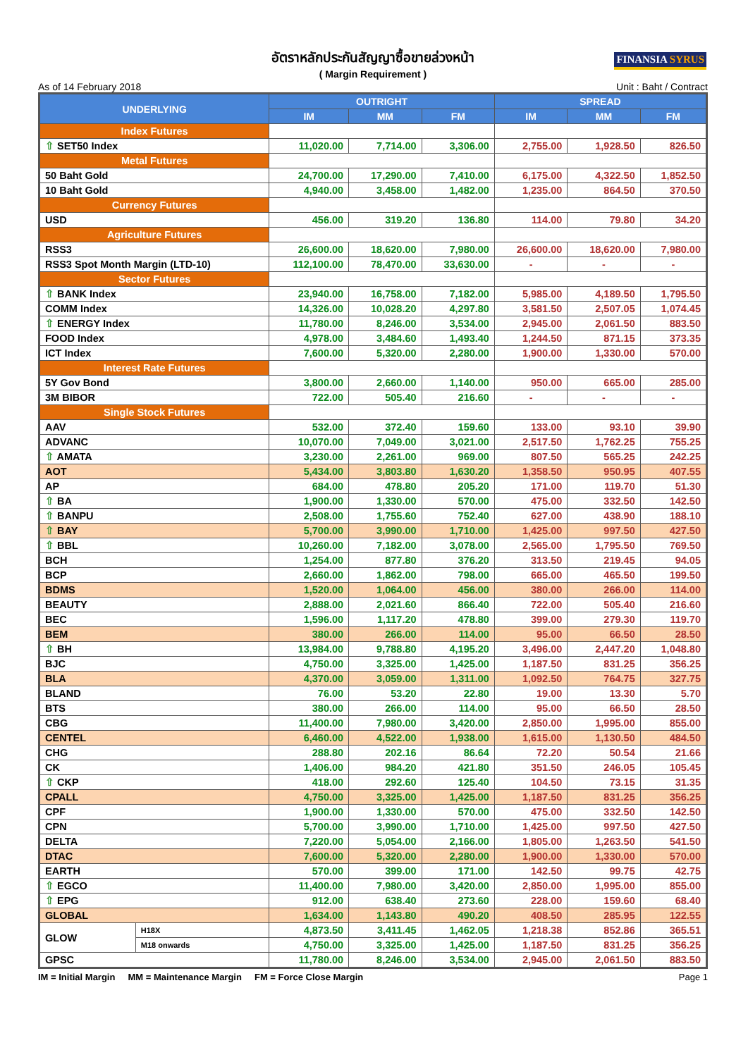อัตราหลักประกันสัญญาซื้อขายล่วงหน้า
( Margin Requirement )
FINANSIA SYRUS
As of 14 February 2018 Unit : Baht / Contract
| UNDERLYING | | OUTRIGHT | | | SPREAD | | |
| --- | --- | --- | --- | --- | --- | --- | --- |
| | | IM | MM | FM | IM | MM | FM |
| Index Futures | | | | | | | |
| ⇧ SET50 Index | | 11,020.00 | 7,714.00 | 3,306.00 | 2,755.00 | 1,928.50 | 826.50 |
| Metal Futures | | | | | | | |
| 50 Baht Gold | | 24,700.00 | 17,290.00 | 7,410.00 | 6,175.00 | 4,322.50 | 1,852.50 |
| 10 Baht Gold | | 4,940.00 | 3,458.00 | 1,482.00 | 1,235.00 | 864.50 | 370.50 |
| Currency Futures | | | | | | | |
| USD | | 456.00 | 319.20 | 136.80 | 114.00 | 79.80 | 34.20 |
| Agriculture Futures | | | | | | | |
| RSS3 | | 26,600.00 | 18,620.00 | 7,980.00 | 26,600.00 | 18,620.00 | 7,980.00 |
| RSS3 Spot Month Margin (LTD-10) | | 112,100.00 | 78,470.00 | 33,630.00 | - | - | - |
| Sector Futures | | | | | | | |
| ⇧ BANK Index | | 23,940.00 | 16,758.00 | 7,182.00 | 5,985.00 | 4,189.50 | 1,795.50 |
| COMM Index | | 14,326.00 | 10,028.20 | 4,297.80 | 3,581.50 | 2,507.05 | 1,074.45 |
| ⇧ ENERGY Index | | 11,780.00 | 8,246.00 | 3,534.00 | 2,945.00 | 2,061.50 | 883.50 |
| FOOD Index | | 4,978.00 | 3,484.60 | 1,493.40 | 1,244.50 | 871.15 | 373.35 |
| ICT Index | | 7,600.00 | 5,320.00 | 2,280.00 | 1,900.00 | 1,330.00 | 570.00 |
| Interest Rate Futures | | | | | | | |
| 5Y Gov Bond | | 3,800.00 | 2,660.00 | 1,140.00 | 950.00 | 665.00 | 285.00 |
| 3M BIBOR | | 722.00 | 505.40 | 216.60 | - | - | - |
| Single Stock Futures | | | | | | | |
| AAV | | 532.00 | 372.40 | 159.60 | 133.00 | 93.10 | 39.90 |
| ADVANC | | 10,070.00 | 7,049.00 | 3,021.00 | 2,517.50 | 1,762.25 | 755.25 |
| ⇧ AMATA | | 3,230.00 | 2,261.00 | 969.00 | 807.50 | 565.25 | 242.25 |
| AOT | | 5,434.00 | 3,803.80 | 1,630.20 | 1,358.50 | 950.95 | 407.55 |
| AP | | 684.00 | 478.80 | 205.20 | 171.00 | 119.70 | 51.30 |
| ⇧ BA | | 1,900.00 | 1,330.00 | 570.00 | 475.00 | 332.50 | 142.50 |
| ⇧ BANPU | | 2,508.00 | 1,755.60 | 752.40 | 627.00 | 438.90 | 188.10 |
| ⇧ BAY | | 5,700.00 | 3,990.00 | 1,710.00 | 1,425.00 | 997.50 | 427.50 |
| ⇧ BBL | | 10,260.00 | 7,182.00 | 3,078.00 | 2,565.00 | 1,795.50 | 769.50 |
| BCH | | 1,254.00 | 877.80 | 376.20 | 313.50 | 219.45 | 94.05 |
| BCP | | 2,660.00 | 1,862.00 | 798.00 | 665.00 | 465.50 | 199.50 |
| BDMS | | 1,520.00 | 1,064.00 | 456.00 | 380.00 | 266.00 | 114.00 |
| BEAUTY | | 2,888.00 | 2,021.60 | 866.40 | 722.00 | 505.40 | 216.60 |
| BEC | | 1,596.00 | 1,117.20 | 478.80 | 399.00 | 279.30 | 119.70 |
| BEM | | 380.00 | 266.00 | 114.00 | 95.00 | 66.50 | 28.50 |
| ⇧ BH | | 13,984.00 | 9,788.80 | 4,195.20 | 3,496.00 | 2,447.20 | 1,048.80 |
| BJC | | 4,750.00 | 3,325.00 | 1,425.00 | 1,187.50 | 831.25 | 356.25 |
| BLA | | 4,370.00 | 3,059.00 | 1,311.00 | 1,092.50 | 764.75 | 327.75 |
| BLAND | | 76.00 | 53.20 | 22.80 | 19.00 | 13.30 | 5.70 |
| BTS | | 380.00 | 266.00 | 114.00 | 95.00 | 66.50 | 28.50 |
| CBG | | 11,400.00 | 7,980.00 | 3,420.00 | 2,850.00 | 1,995.00 | 855.00 |
| CENTEL | | 6,460.00 | 4,522.00 | 1,938.00 | 1,615.00 | 1,130.50 | 484.50 |
| CHG | | 288.80 | 202.16 | 86.64 | 72.20 | 50.54 | 21.66 |
| CK | | 1,406.00 | 984.20 | 421.80 | 351.50 | 246.05 | 105.45 |
| ⇧ CKP | | 418.00 | 292.60 | 125.40 | 104.50 | 73.15 | 31.35 |
| CPALL | | 4,750.00 | 3,325.00 | 1,425.00 | 1,187.50 | 831.25 | 356.25 |
| CPF | | 1,900.00 | 1,330.00 | 570.00 | 475.00 | 332.50 | 142.50 |
| CPN | | 5,700.00 | 3,990.00 | 1,710.00 | 1,425.00 | 997.50 | 427.50 |
| DELTA | | 7,220.00 | 5,054.00 | 2,166.00 | 1,805.00 | 1,263.50 | 541.50 |
| DTAC | | 7,600.00 | 5,320.00 | 2,280.00 | 1,900.00 | 1,330.00 | 570.00 |
| EARTH | | 570.00 | 399.00 | 171.00 | 142.50 | 99.75 | 42.75 |
| ⇧ EGCO | | 11,400.00 | 7,980.00 | 3,420.00 | 2,850.00 | 1,995.00 | 855.00 |
| ⇧ EPG | | 912.00 | 638.40 | 273.60 | 228.00 | 159.60 | 68.40 |
| GLOBAL | | 1,634.00 | 1,143.80 | 490.20 | 408.50 | 285.95 | 122.55 |
| GLOW | H18X | 4,873.50 | 3,411.45 | 1,462.05 | 1,218.38 | 852.86 | 365.51 |
| | M18 onwards | 4,750.00 | 3,325.00 | 1,425.00 | 1,187.50 | 831.25 | 356.25 |
| GPSC | | 11,780.00 | 8,246.00 | 3,534.00 | 2,945.00 | 2,061.50 | 883.50 |
IM = Initial Margin MM = Maintenance Margin FM = Force Close Margin Page 1